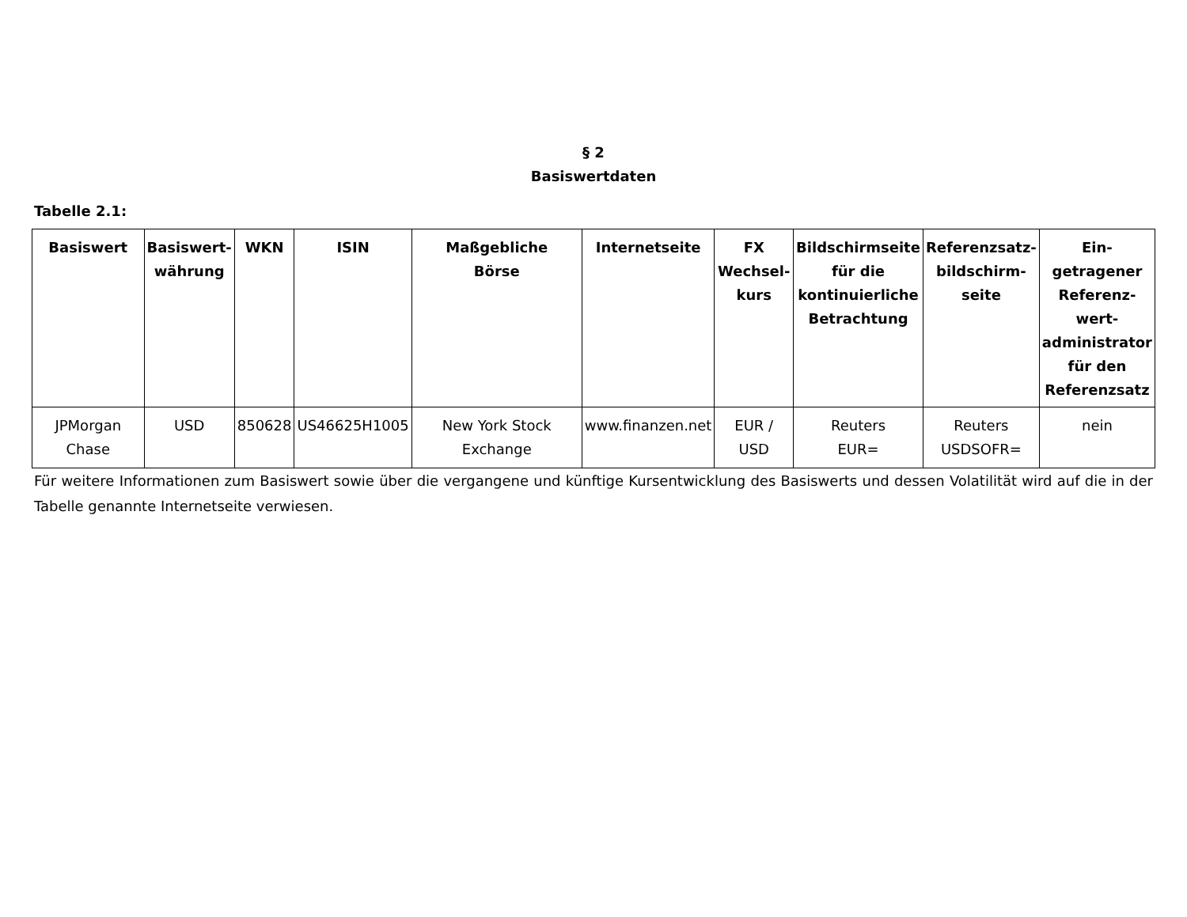§ 2
Basiswertdaten
Tabelle 2.1:
| Basiswert | Basiswert- währung | WKN | ISIN | Maßgebliche Börse | Internetseite | FX Wechsel- kurs | Bildschirmseite für die kontinuierliche Betrachtung | Referenzsatz- bildschirm- seite | Ein- getragener Referenz- wert- administrator für den Referenzsatz |
| --- | --- | --- | --- | --- | --- | --- | --- | --- | --- |
| JPMorgan Chase | USD | 850628 | US46625H1005 | New York Stock Exchange | www.finanzen.net | EUR / USD | Reuters EUR= | Reuters USDSOFR= | nein |
Für weitere Informationen zum Basiswert sowie über die vergangene und künftige Kursentwicklung des Basiswerts und dessen Volatilität wird auf die in der Tabelle genannte Internetseite verwiesen.